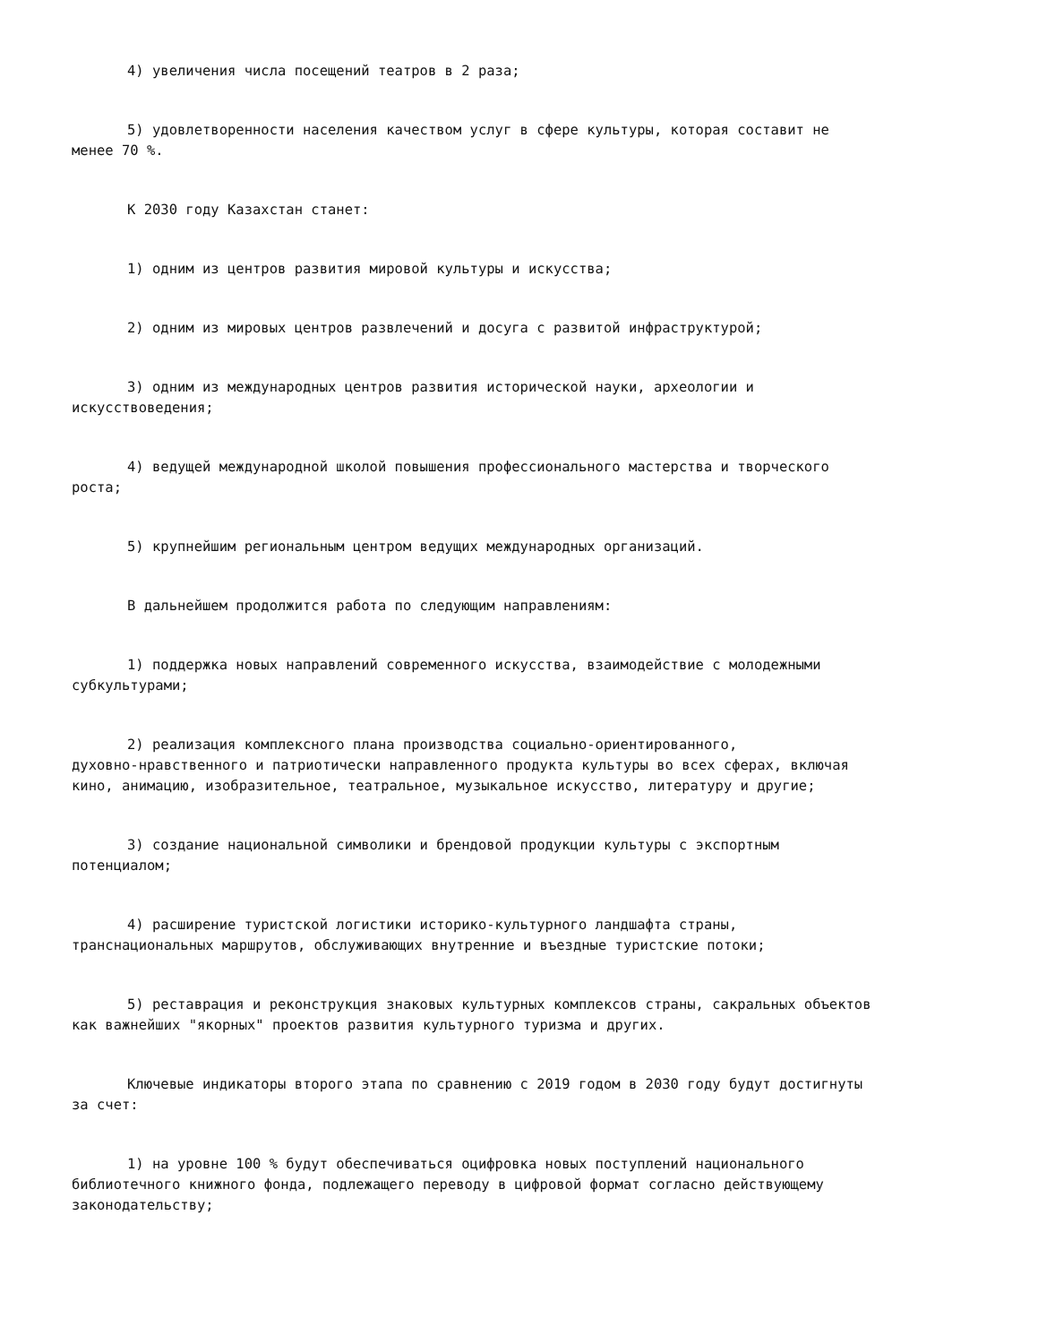4) увеличения числа посещений театров в 2 раза;
5) удовлетворенности населения качеством услуг в сфере культуры, которая составит не менее 70 %.
К 2030 году Казахстан станет:
1) одним из центров развития мировой культуры и искусства;
2) одним из мировых центров развлечений и досуга с развитой инфраструктурой;
3) одним из международных центров развития исторической науки, археологии и искусствоведения;
4) ведущей международной школой повышения профессионального мастерства и творческого роста;
5) крупнейшим региональным центром ведущих международных организаций.
В дальнейшем продолжится работа по следующим направлениям:
1) поддержка новых направлений современного искусства, взаимодействие с молодежными субкультурами;
2) реализация комплексного плана производства социально-ориентированного, духовно-нравственного и патриотически направленного продукта культуры во всех сферах, включая кино, анимацию, изобразительное, театральное, музыкальное искусство, литературу и другие;
3) создание национальной символики и брендовой продукции культуры с экспортным потенциалом;
4) расширение туристской логистики историко-культурного ландшафта страны, транснациональных маршрутов, обслуживающих внутренние и въездные туристские потоки;
5) реставрация и реконструкция знаковых культурных комплексов страны, сакральных объектов как важнейших "якорных" проектов развития культурного туризма и других.
Ключевые индикаторы второго этапа по сравнению с 2019 годом в 2030 году будут достигнуты за счет:
1) на уровне 100 % будут обеспечиваться оцифровка новых поступлений национального библиотечного книжного фонда, подлежащего переводу в цифровой формат согласно действующему законодательству;